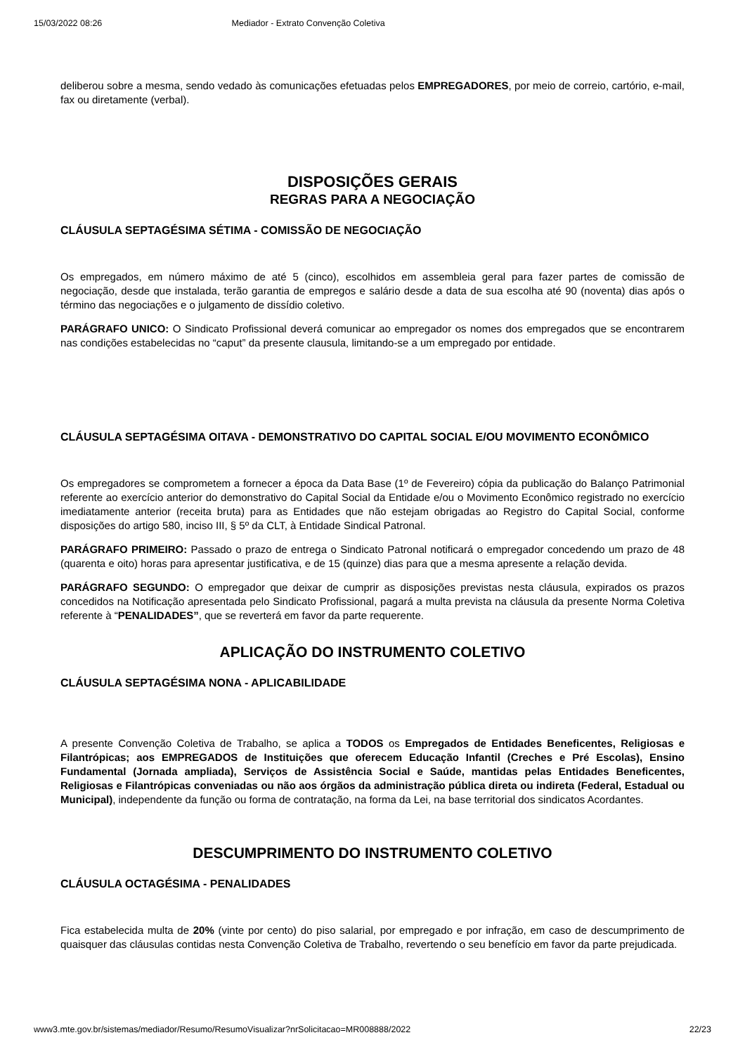15/03/2022 08:26 Mediador - Extrato Convenção Coletiva
deliberou sobre a mesma, sendo vedado às comunicações efetuadas pelos EMPREGADORES, por meio de correio, cartório, e-mail, fax ou diretamente (verbal).
DISPOSIÇÕES GERAIS
REGRAS PARA A NEGOCIAÇÃO
CLÁUSULA SEPTAGÉSIMA SÉTIMA - COMISSÃO DE NEGOCIAÇÃO
Os empregados, em número máximo de até 5 (cinco), escolhidos em assembleia geral para fazer partes de comissão de negociação, desde que instalada, terão garantia de empregos e salário desde a data de sua escolha até 90 (noventa) dias após o término das negociações e o julgamento de dissídio coletivo.
PARÁGRAFO UNICO: O Sindicato Profissional deverá comunicar ao empregador os nomes dos empregados que se encontrarem nas condições estabelecidas no “caput” da presente clausula, limitando-se a um empregado por entidade.
CLÁUSULA SEPTAGÉSIMA OITAVA - DEMONSTRATIVO DO CAPITAL SOCIAL E/OU MOVIMENTO ECONÔMICO
Os empregadores se comprometem a fornecer a época da Data Base (1º de Fevereiro) cópia da publicação do Balanço Patrimonial referente ao exercício anterior do demonstrativo do Capital Social da Entidade e/ou o Movimento Econômico registrado no exercício imediatamente anterior (receita bruta) para as Entidades que não estejam obrigadas ao Registro do Capital Social, conforme disposições do artigo 580, inciso III, § 5º da CLT, à Entidade Sindical Patronal.
PARÁGRAFO PRIMEIRO: Passado o prazo de entrega o Sindicato Patronal notificará o empregador concedendo um prazo de 48 (quarenta e oito) horas para apresentar justificativa, e de 15 (quinze) dias para que a mesma apresente a relação devida.
PARÁGRAFO SEGUNDO: O empregador que deixar de cumprir as disposições previstas nesta cláusula, expirados os prazos concedidos na Notificação apresentada pelo Sindicato Profissional, pagará a multa prevista na cláusula da presente Norma Coletiva referente à “PENALIDADES”, que se reverterá em favor da parte requerente.
APLICAÇÃO DO INSTRUMENTO COLETIVO
CLÁUSULA SEPTAGÉSIMA NONA - APLICABILIDADE
A presente Convenção Coletiva de Trabalho, se aplica a TODOS os Empregados de Entidades Beneficentes, Religiosas e Filantrópicas; aos EMPREGADOS de Instituições que oferecem Educação Infantil (Creches e Pré Escolas), Ensino Fundamental (Jornada ampliada), Serviços de Assistência Social e Saúde, mantidas pelas Entidades Beneficentes, Religiosas e Filantrópicas conveniadas ou não aos órgãos da administração pública direta ou indireta (Federal, Estadual ou Municipal), independente da função ou forma de contratação, na forma da Lei, na base territorial dos sindicatos Acordantes.
DESCUMPRIMENTO DO INSTRUMENTO COLETIVO
CLÁUSULA OCTAGÉSIMA - PENALIDADES
Fica estabelecida multa de 20% (vinte por cento) do piso salarial, por empregado e por infração, em caso de descumprimento de quaisquer das cláusulas contidas nesta Convenção Coletiva de Trabalho, revertendo o seu benefício em favor da parte prejudicada.
www3.mte.gov.br/sistemas/mediador/Resumo/ResumoVisualizar?nrSolicitacao=MR008888/2022 22/23